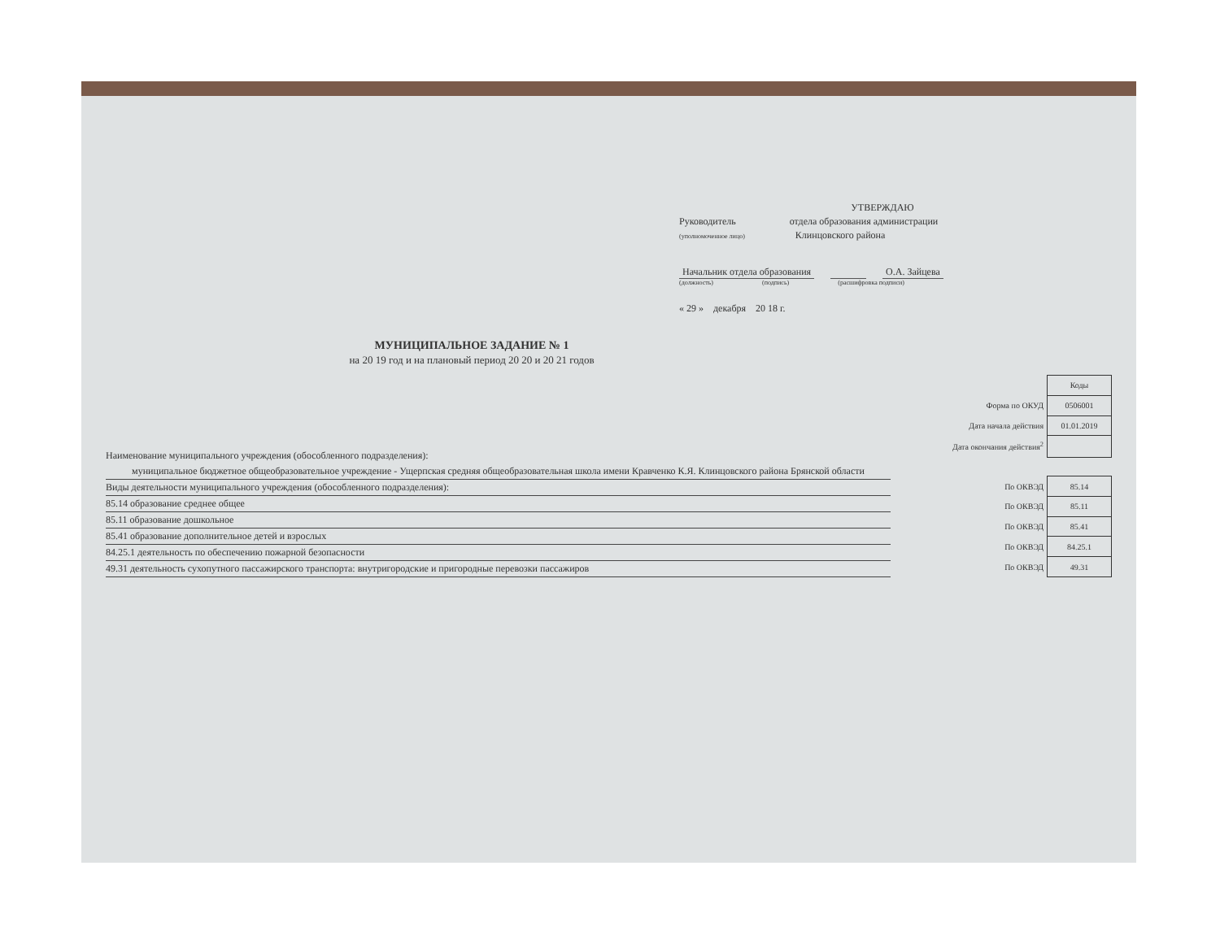УТВЕРЖДАЮ
Руководитель отдела образования администрации
(уполномоченное лицо) Клинцовского района
Начальник отдела образования О.А. Зайцева
(должность) (подпись) (расшифровка подписи)
« 29 » декабря 20 18 г.
МУНИЦИПАЛЬНОЕ ЗАДАНИЕ № 1
на 20 19 год и на плановый период 20 20 и 20 21 годов
Наименование муниципального учреждения (обособленного подразделения):
муниципальное бюджетное общеобразовательное учреждение - Ущерпская средняя общеобразовательная школа имени Кравченко К.Я. Клинцовского района Брянской области
Виды деятельности муниципального учреждения (обособленного подразделения):
85.14 образование среднее общее
85.11 образование дошкольное
85.41 образование дополнительное детей и взрослых
84.25.1 деятельность по обеспечению пожарной безопасности
49.31 деятельность сухопутного пассажирского транспорта: внутригородские и пригородные перевозки пассажиров
| | Коды |
| Форма по ОКУД | 0506001 |
| Дата начала действия | 01.01.2019 |
| Дата окончания действия<sup>2</sup> | |
| По ОКВЭД | 85.14 |
| По ОКВЭД | 85.11 |
| По ОКВЭД | 85.41 |
| По ОКВЭД | 84.25.1 |
| По ОКВЭД | 49.31 |